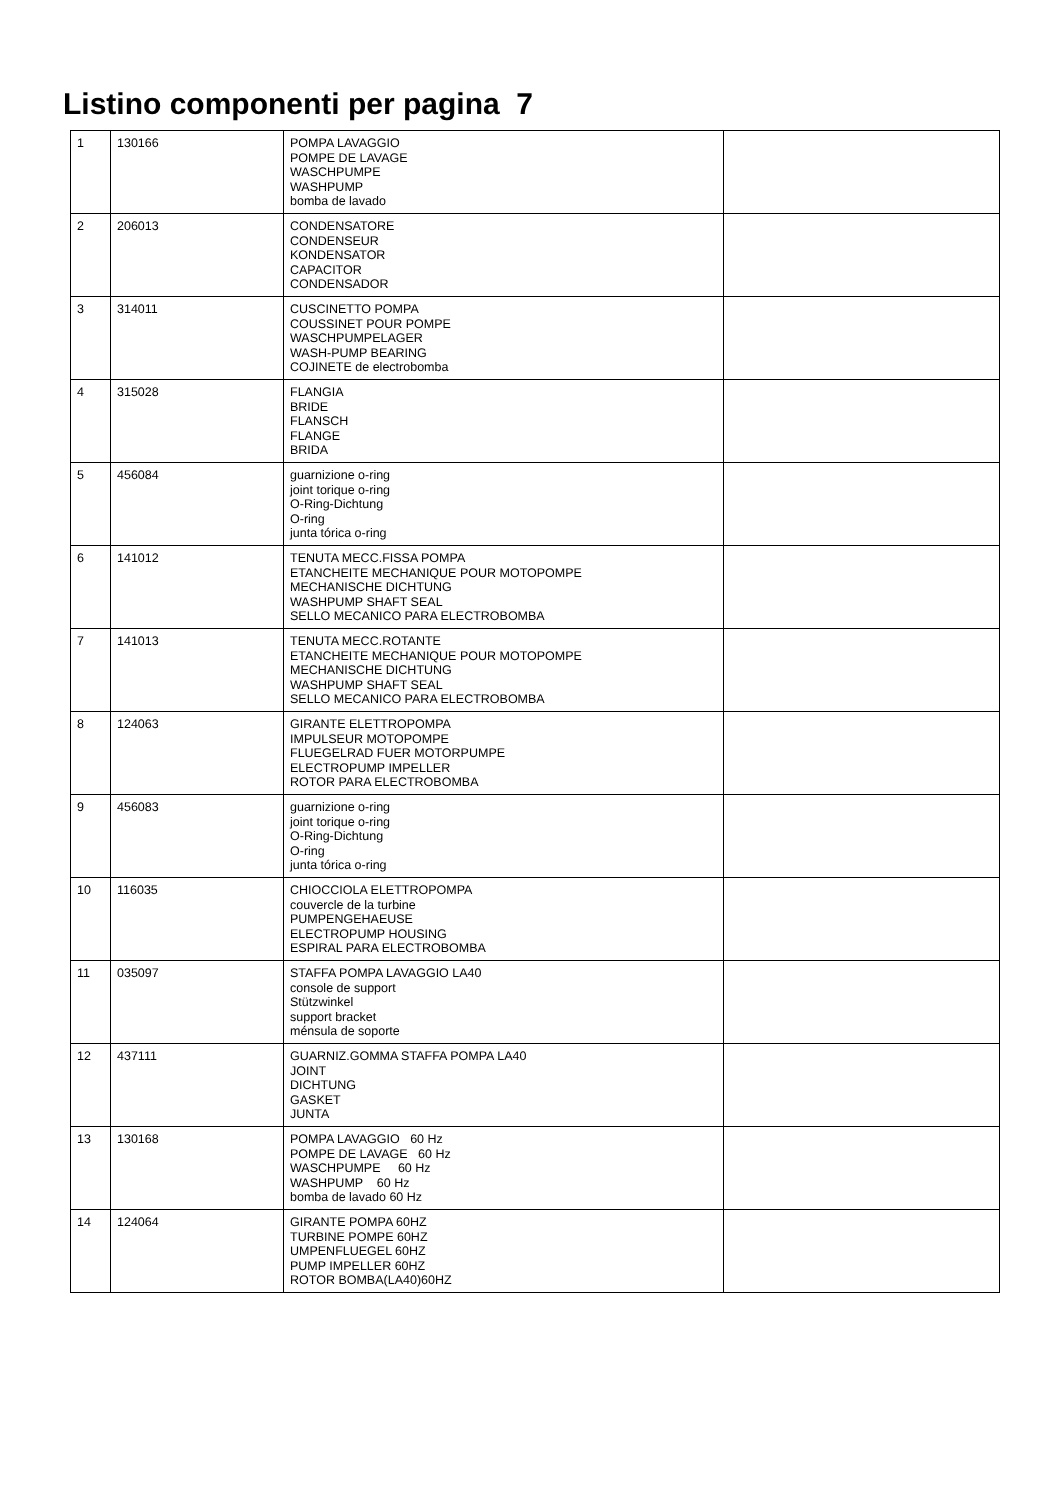Listino componenti per pagina 7
| 1 | 130166 | POMPA LAVAGGIO POMPE DE LAVAGE WASCHPUMPE WASHPUMP bomba de lavado | |
| 2 | 206013 | CONDENSATORE CONDENSEUR KONDENSATOR CAPACITOR CONDENSADOR | |
| 3 | 314011 | CUSCINETTO POMPA COUSSINET POUR POMPE WASCHPUMPELAGER WASH-PUMP BEARING COJINETE de electrobomba | |
| 4 | 315028 | FLANGIA BRIDE FLANSCH FLANGE BRIDA | |
| 5 | 456084 | guarnizione o-ring joint torique o-ring O-Ring-Dichtung O-ring junta tórica o-ring | |
| 6 | 141012 | TENUTA MECC.FISSA POMPA ETANCHEITE MECHANIQUE POUR MOTOPOMPE MECHANISCHE DICHTUNG WASHPUMP SHAFT SEAL SELLO MECANICO PARA ELECTROBOMBA | |
| 7 | 141013 | TENUTA MECC.ROTANTE ETANCHEITE MECHANIQUE POUR MOTOPOMPE MECHANISCHE DICHTUNG WASHPUMP SHAFT SEAL SELLO MECANICO PARA ELECTROBOMBA | |
| 8 | 124063 | GIRANTE ELETTROPOMPA IMPULSEUR MOTOPOMPE FLUEGELRAD FUER MOTORPUMPE ELECTROPUMP IMPELLER ROTOR PARA ELECTROBOMBA | |
| 9 | 456083 | guarnizione o-ring joint torique o-ring O-Ring-Dichtung O-ring junta tórica o-ring | |
| 10 | 116035 | CHIOCCIOLA ELETTROPOMPA couvercle de la turbine PUMPENGEHAEUSE ELECTROPUMP HOUSING ESPIRAL PARA ELECTROBOMBA | |
| 11 | 035097 | STAFFA POMPA LAVAGGIO LA40 console de support Stützwinkel support bracket ménsula de soporte | |
| 12 | 437111 | GUARNIZ.GOMMA STAFFA POMPA LA40 JOINT DICHTUNG GASKET JUNTA | |
| 13 | 130168 | POMPA LAVAGGIO 60 Hz POMPE DE LAVAGE 60 Hz WASCHPUMPE 60 Hz WASHPUMP 60 Hz bomba de lavado 60 Hz | |
| 14 | 124064 | GIRANTE POMPA 60HZ TURBINE POMPE 60HZ UMPENFLUEGEL 60HZ PUMP IMPELLER 60HZ ROTOR BOMBA(LA40)60HZ | |